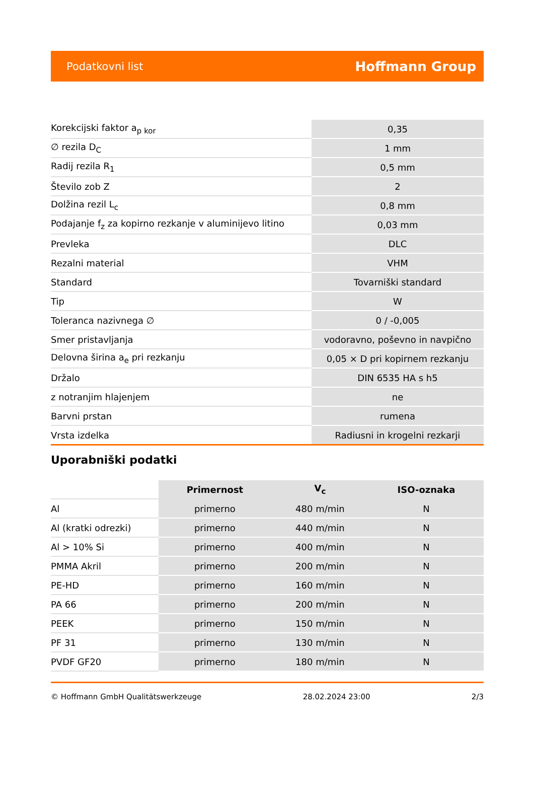Podatkovni list Hoffmann Group
| Korekcijski faktor a<sub>p kor</sub> | 0,35 |
| ∅ rezila D<sub>C</sub> | 1 mm |
| Radij rezila R<sub>1</sub> | 0,5 mm |
| Število zob Z | 2 |
| Dolžina rezil L<sub>c</sub> | 0,8 mm |
| Podajanje f<sub>z</sub> za kopirno rezkanje v aluminijevo litino | 0,03 mm |
| Prevleka | DLC |
| Rezalni material | VHM |
| Standard | Tovarniški standard |
| Tip | W |
| Toleranca nazivnega ∅ | 0 / -0,005 |
| Smer pristavljanja | vodoravno, poševno in navpično |
| Delovna širina a<sub>e</sub> pri rezkanju | 0,05 × D pri kopirnem rezkanju |
| Držalo | DIN 6535 HA s h5 |
| z notranjim hlajenjem | ne |
| Barvni prstan | rumena |
| Vrsta izdelka | Radiusni in krogelni rezkarji |
Uporabniški podatki
| | Primernost | V<sub>c</sub> | ISO-oznaka |
| --- | --- | --- | --- |
| Al | primerno | 480 m/min | N |
| Al (kratki odrezki) | primerno | 440 m/min | N |
| Al > 10% Si | primerno | 400 m/min | N |
| PMMA Akril | primerno | 200 m/min | N |
| PE-HD | primerno | 160 m/min | N |
| PA 66 | primerno | 200 m/min | N |
| PEEK | primerno | 150 m/min | N |
| PF 31 | primerno | 130 m/min | N |
| PVDF GF20 | primerno | 180 m/min | N |
© Hoffmann GmbH Qualitätswerkzeuge 28.02.2024 23:00 2/3